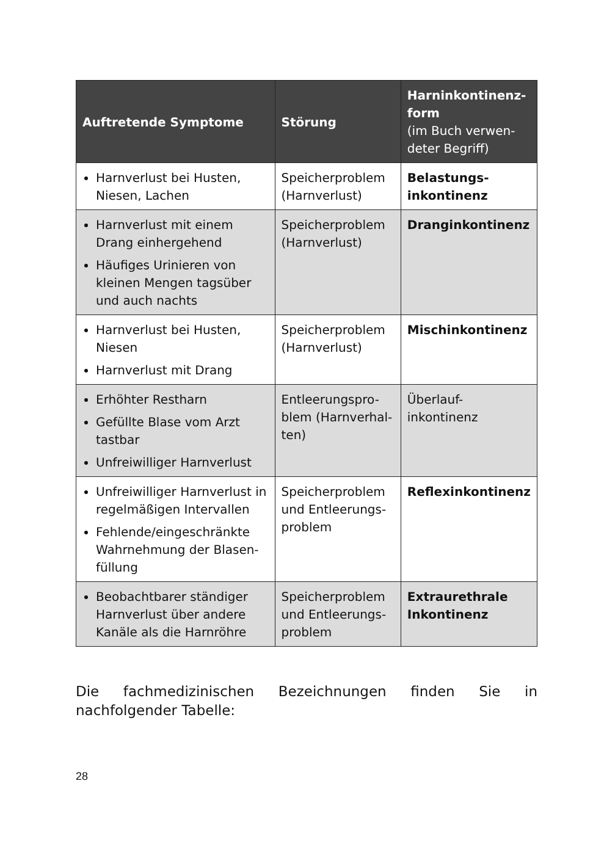| Auftretende Symptome | Störung | Harninkontinenz-form (im Buch verwen-deter Begriff) |
| --- | --- | --- |
| Harnverlust bei Husten, Niesen, Lachen | Speicherproblem (Harnverlust) | Belastungs-inkontinenz |
| Harnverlust mit einem Drang einhergehend Häufiges Urinieren von kleinen Mengen tagsüber und auch nachts | Speicherproblem (Harnverlust) | Dranginkontinenz |
| Harnverlust bei Husten, Niesen Harnverlust mit Drang | Speicherproblem (Harnverlust) | Mischinkontinenz |
| Erhöhter Restharn Gefüllte Blase vom Arzt tastbar Unfreiwilliger Harnverlust | Entleerungspro-blem (Harnverhal-ten) | Überlauf-inkontinenz |
| Unfreiwilliger Harnverlust in regelmäßigen Intervallen Fehlende/eingeschränkte Wahrnehmung der Blasen-füllung | Speicherproblem und Entleerungs-problem | Reflexinkontinenz |
| Beobachtbarer ständiger Harnverlust über andere Kanäle als die Harnröhre | Speicherproblem und Entleerungs-problem | Extraurethrale Inkontinenz |
Die fachmedizinischen Bezeichnungen finden Sie in nachfolgender Tabelle:
28